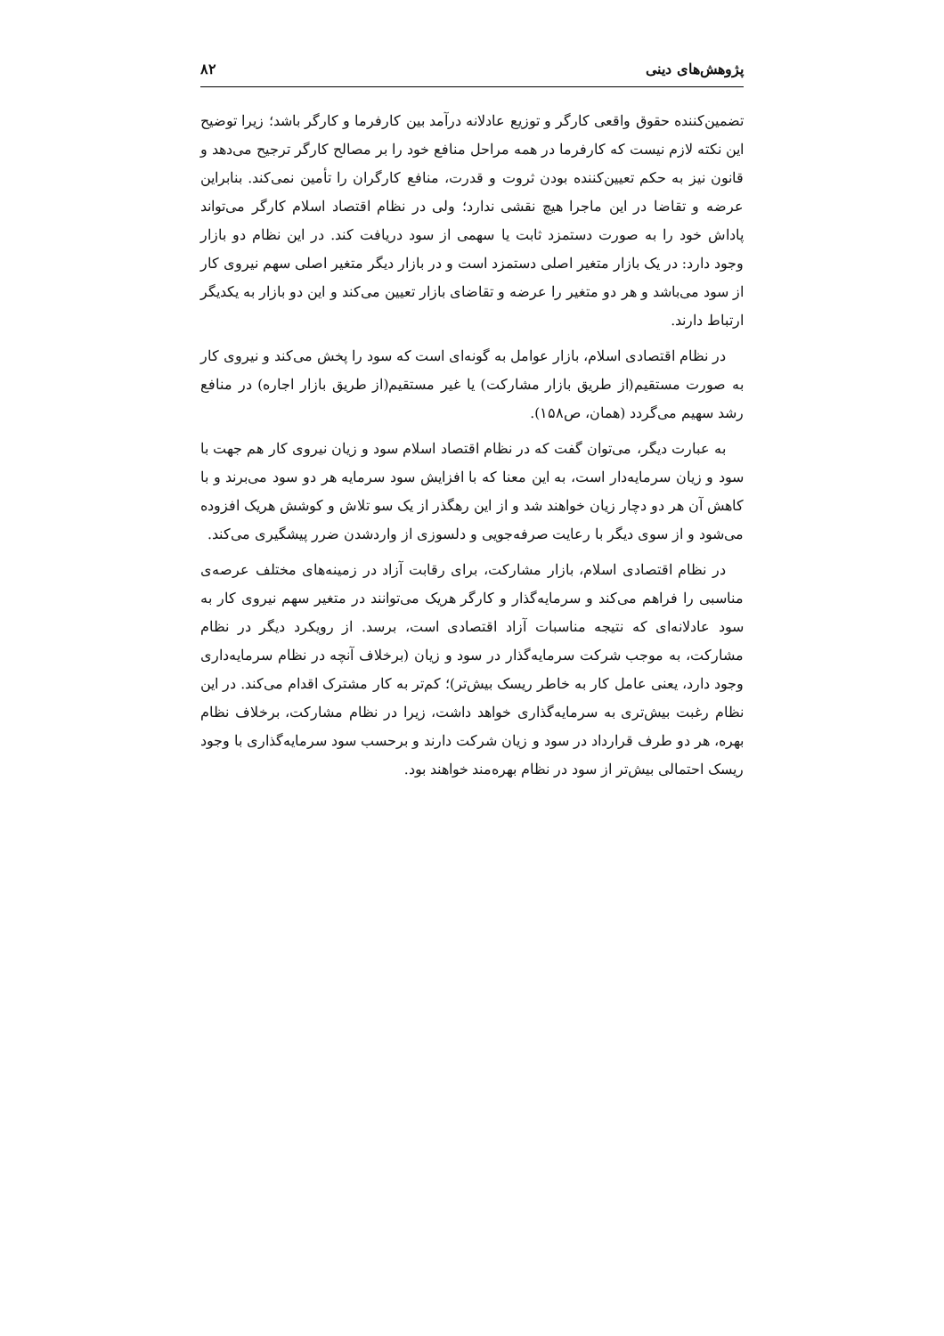پژوهش‌های دینی ۸۲
تضمین‌کننده حقوق واقعی کارگر و توزیع عادلانه درآمد بین کارفرما و کارگر باشد؛ زیرا توضیح این نکته لازم نیست که کارفرما در همه مراحل منافع خود را بر مصالح کارگر ترجیح می‌دهد و قانون نیز به حکم تعیین‌کننده بودن ثروت و قدرت، منافع کارگران را تأمین نمی‌کند. بنابراین عرضه و تقاضا در این ماجرا هیچ نقشی ندارد؛ ولی در نظام اقتصاد اسلام کارگر می‌تواند پاداش خود را به صورت دستمزد ثابت یا سهمی از سود دریافت کند. در این نظام دو بازار وجود دارد: در یک بازار متغیر اصلی دستمزد است و در بازار دیگر متغیر اصلی سهم نیروی کار از سود می‌باشد و هر دو متغیر را عرضه و تقاضای بازار تعیین می‌کند و این دو بازار به یکدیگر ارتباط دارند.
در نظام اقتصادی اسلام، بازار عوامل به گونه‌ای است که سود را پخش می‌کند و نیروی کار به صورت مستقیم(از طریق بازار مشارکت) یا غیر مستقیم(از طریق بازار اجاره) در منافع رشد سهیم می‌گردد (همان، ص۱۵۸).
به عبارت دیگر، می‌توان گفت که در نظام اقتصاد اسلام سود و زیان نیروی کار هم جهت با سود و زیان سرمایه‌دار است، به این معنا که با افزایش سود سرمایه هر دو سود می‌برند و با کاهش آن هر دو دچار زیان خواهند شد و از این رهگذر از یک سو تلاش و کوشش هریک افزوده می‌شود و از سوی دیگر با رعایت صرفه‌جویی و دلسوزی از واردشدن ضرر پیشگیری می‌کند.
در نظام اقتصادی اسلام، بازار مشارکت، برای رقابت آزاد در زمینه‌های مختلف عرصه‌ی مناسبی را فراهم می‌کند و سرمایه‌گذار و کارگر هریک می‌توانند در متغیر سهم نیروی کار به سود عادلانه‌ای که نتیجه مناسبات آزاد اقتصادی است، برسد. از رویکرد دیگر در نظام مشارکت، به موجب شرکت سرمایه‌گذار در سود و زیان (برخلاف آنچه در نظام سرمایه‌داری وجود دارد، یعنی عامل کار به خاطر ریسک بیش‌تر)؛ کم‌تر به کار مشترک اقدام می‌کند. در این نظام رغبت بیش‌تری به سرمایه‌گذاری خواهد داشت، زیرا در نظام مشارکت، برخلاف نظام بهره، هر دو طرف قرارداد در سود و زیان شرکت دارند و برحسب سود سرمایه‌گذاری با وجود ریسک احتمالی بیش‌تر از سود در نظام بهره‌مند خواهند بود.